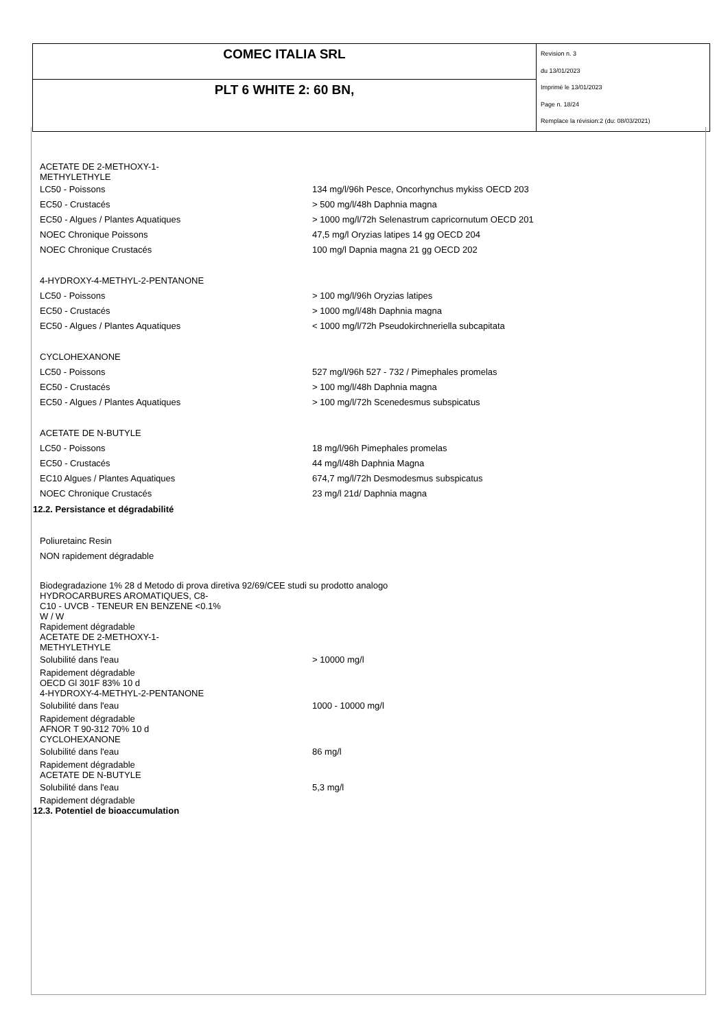| COMEC ITALIA SRL | Revision n. 3 du 13/01/2023 Imprimè le 13/01/2023 Page n. 18/24 Remplace la révision:2 (du: 08/03/2021) |
| PLT 6 WHITE 2: 60 BN, | |
ACETATE DE 2-METHOXY-1-
METHYLETHYLE
| LC50 - Poissons | 134 mg/l/96h Pesce, Oncorhynchus mykiss OECD 203 |
| EC50 - Crustacés | > 500 mg/l/48h Daphnia magna |
| EC50 - Algues / Plantes Aquatiques | > 1000 mg/l/72h Selenastrum capricornutum OECD 201 |
| NOEC Chronique Poissons | 47,5 mg/l Oryzias latipes 14 gg OECD 204 |
| NOEC Chronique Crustacés | 100 mg/l Dapnia magna 21 gg OECD 202 |
| 4-HYDROXY-4-METHYL-2-PENTANONE | |
| LC50 - Poissons | > 100 mg/l/96h Oryzias latipes |
| EC50 - Crustacés | > 1000 mg/l/48h Daphnia magna |
| EC50 - Algues / Plantes Aquatiques | < 1000 mg/l/72h Pseudokirchneriella subcapitata |
| CYCLOHEXANONE | |
| LC50 - Poissons | 527 mg/l/96h 527 - 732 / Pimephales promelas |
| EC50 - Crustacés | > 100 mg/l/48h Daphnia magna |
| EC50 - Algues / Plantes Aquatiques | > 100 mg/l/72h Scenedesmus subspicatus |
| ACETATE DE N-BUTYLE | |
| LC50 - Poissons | 18 mg/l/96h Pimephales promelas |
| EC50 - Crustacés | 44 mg/l/48h Daphnia Magna |
| EC10 Algues / Plantes Aquatiques | 674,7 mg/l/72h Desmodesmus subspicatus |
| NOEC Chronique Crustacés | 23 mg/l 21d/ Daphnia magna |
12.2. Persistance et dégradabilité
| Poliuretainc Resin |
| NON rapidement dégradable |
Biodegradazione 1% 28 d Metodo di prova diretiva 92/69/CEE studi su prodotto analogo
HYDROCARBURES AROMATIQUES, C8-
C10 - UVCB - TENEUR EN BENZENE <0.1%
W / W
Rapidement dégradable
ACETATE DE 2-METHOXY-1-
METHYLETHYLE
| Solubilité dans l'eau | > 10000 mg/l |
Rapidement dégradable
OECD Gl 301F 83% 10 d
4-HYDROXY-4-METHYL-2-PENTANONE
| Solubilité dans l'eau | 1000 - 10000 mg/l |
Rapidement dégradable
AFNOR T 90-312 70% 10 d
CYCLOHEXANONE
| Solubilité dans l'eau | 86 mg/l |
Rapidement dégradable
ACETATE DE N-BUTYLE
| Solubilité dans l'eau | 5,3 mg/l |
Rapidement dégradable
12.3. Potentiel de bioaccumulation